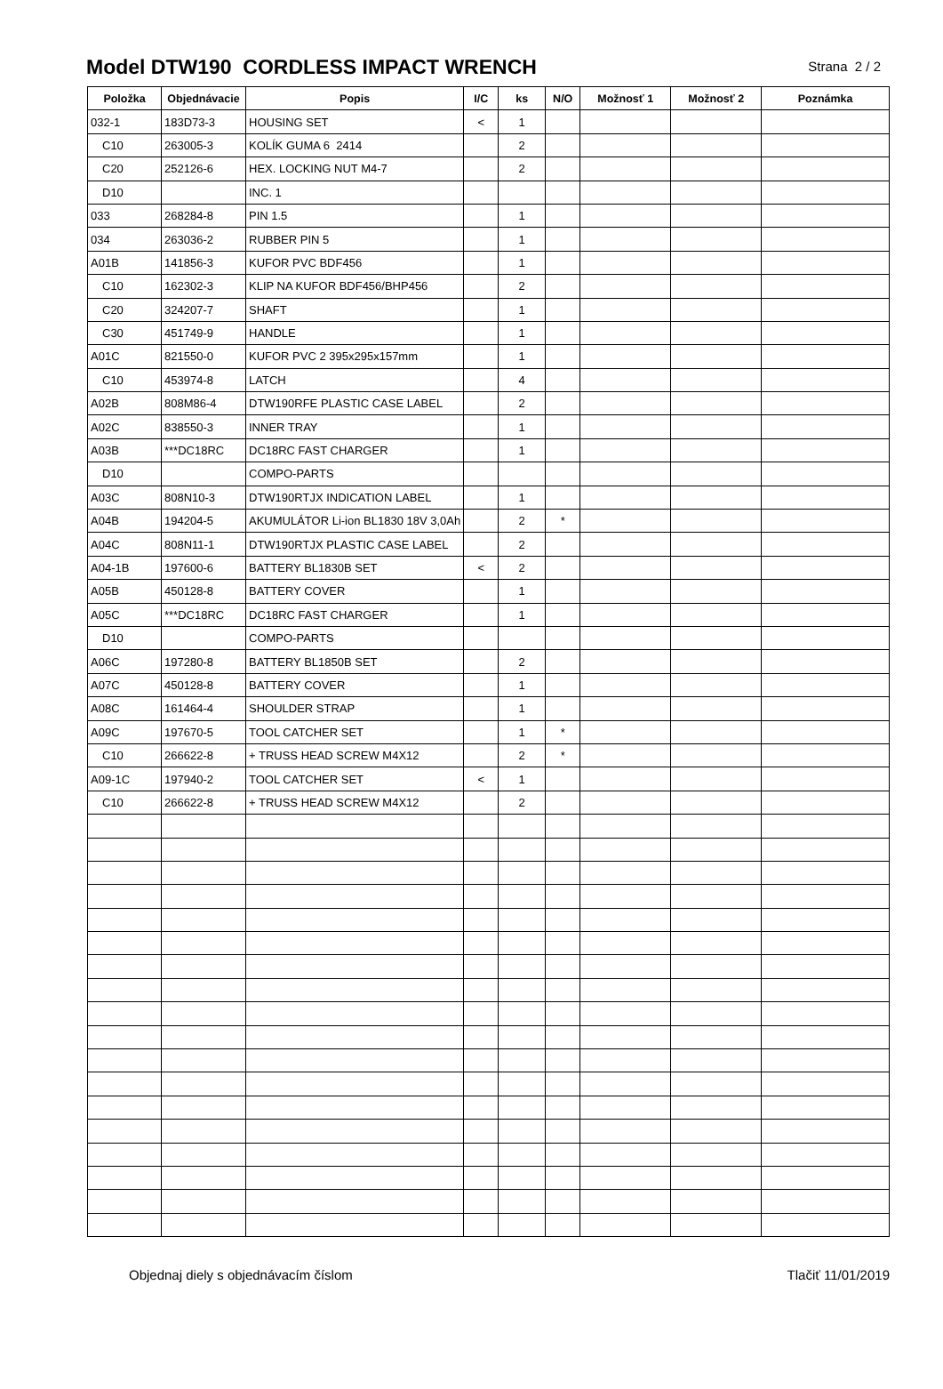Model DTW190 CORDLESS IMPACT WRENCH
Strana 2 / 2
| Položka | Objednávacie | Popis | I/C | ks | N/O | Možnosť 1 | Možnosť 2 | Poznámka |
| --- | --- | --- | --- | --- | --- | --- | --- | --- |
| 032-1 | 183D73-3 | HOUSING SET | < | 1 | | | | |
| C10 | 263005-3 | KOLÍK GUMA 6 2414 | | 2 | | | | |
| C20 | 252126-6 | HEX. LOCKING NUT M4-7 | | 2 | | | | |
| D10 | | INC. 1 | | | | | | |
| 033 | 268284-8 | PIN 1.5 | | 1 | | | | |
| 034 | 263036-2 | RUBBER PIN 5 | | 1 | | | | |
| A01B | 141856-3 | KUFOR PVC BDF456 | | 1 | | | | |
| C10 | 162302-3 | KLIP NA KUFOR BDF456/BHP456 | | 2 | | | | |
| C20 | 324207-7 | SHAFT | | 1 | | | | |
| C30 | 451749-9 | HANDLE | | 1 | | | | |
| A01C | 821550-0 | KUFOR PVC 2 395x295x157mm | | 1 | | | | |
| C10 | 453974-8 | LATCH | | 4 | | | | |
| A02B | 808M86-4 | DTW190RFE PLASTIC CASE LABEL | | 2 | | | | |
| A02C | 838550-3 | INNER TRAY | | 1 | | | | |
| A03B | ***DC18RC | DC18RC FAST CHARGER | | 1 | | | | |
| D10 | | COMPO-PARTS | | | | | | |
| A03C | 808N10-3 | DTW190RTJX INDICATION LABEL | | 1 | | | | |
| A04B | 194204-5 | AKUMULÁTOR Li-ion BL1830 18V 3,0Ah | | 2 | * | | | |
| A04C | 808N11-1 | DTW190RTJX PLASTIC CASE LABEL | | 2 | | | | |
| A04-1B | 197600-6 | BATTERY BL1830B SET | < | 2 | | | | |
| A05B | 450128-8 | BATTERY COVER | | 1 | | | | |
| A05C | ***DC18RC | DC18RC FAST CHARGER | | 1 | | | | |
| D10 | | COMPO-PARTS | | | | | | |
| A06C | 197280-8 | BATTERY BL1850B SET | | 2 | | | | |
| A07C | 450128-8 | BATTERY COVER | | 1 | | | | |
| A08C | 161464-4 | SHOULDER STRAP | | 1 | | | | |
| A09C | 197670-5 | TOOL CATCHER SET | | 1 | * | | | |
| C10 | 266622-8 | + TRUSS HEAD SCREW M4X12 | | 2 | * | | | |
| A09-1C | 197940-2 | TOOL CATCHER SET | < | 1 | | | | |
| C10 | 266622-8 | + TRUSS HEAD SCREW M4X12 | | 2 | | | | |
Objednaj diely s objednávacím číslom Tlačiť 11/01/2019